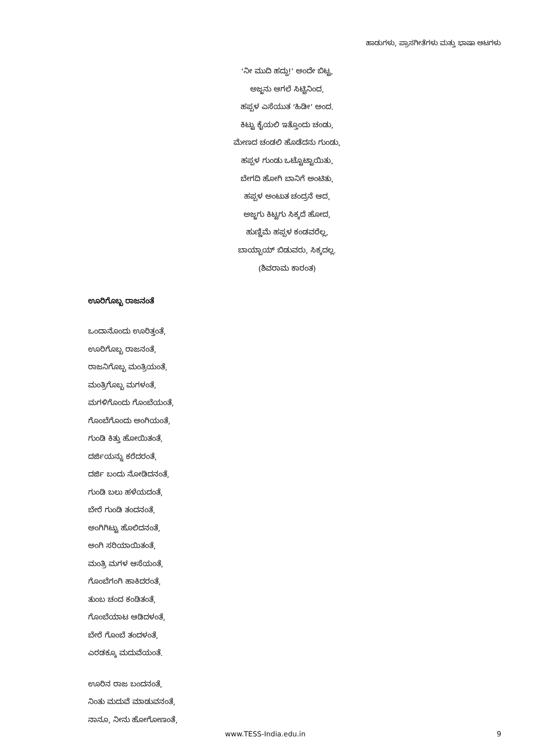ಹಾಡುಗಳು, ಪ್ರಾಸಗೀತೆಗಳು ಮತ್ತು ಭಾಷಾ ಆಟಗಳು
‘ನೀ ಮುದಿ ಹದ್ದು!’ ಅಂದೇ ಬಿಟ್ಟ,
ಅಜ್ಜನು ಆಗಲೆ ಸಿಟ್ಟಿನಿಂದ,
ಹಪ್ಪಳ ಎಸೆಯುತ ‘ಹಿಡೀ’ ಅಂದ.
ಕಿಟ್ಟು ಕೈಯಲಿ ಇತ್ತೊಂದು ಚಂಡು,
ಮೇಣದ ಚಂಡಲಿ ಹೊಡೆದನು ಗುಂಡು,
ಹಪ್ಪಳ ಗುಂಡು ಒಟ್ಟೊಟ್ಟಾಯಿತು,
ಬೇಗದಿ ಹೋಗಿ ಬಾನಿಗೆ ಅಂಟಿತು,
ಹಪ್ಪಳ ಅಂಟುತ ಚಂದ್ರನೆ ಆದ,
ಅಜ್ಜಗು ಕಿಟ್ಟಗು ಸಿಕ್ಕದೆ ಹೋದ,
ಹುಣ್ಣಿಮೆ ಹಪ್ಪಳ ಕಂಡವರೆಲ್ಲ,
ಬಾಯ್ಬಾಯ್ ಬಿಡುವರು, ಸಿಕ್ಕದಲ್ಲ.
(ಶಿವರಾಮ ಕಾರಂತ)
ಊರಿಗೊಬ್ಬ ರಾಜನಂತೆ
ಒಂದಾನೊಂದು ಊರಿತ್ತಂತೆ,
ಊರಿಗೊಬ್ಬ ರಾಜನಂತೆ,
ರಾಜನಿಗೊಬ್ಬ ಮಂತ್ರಿಯಂತೆ,
ಮಂತ್ರಿಗೊಬ್ಬ ಮಗಳಂತೆ,
ಮಗಳಿಗೊಂದು ಗೊಂಬೆಯಂತೆ,
ಗೊಂಬೆಗೊಂದು ಅಂಗಿಯಂತೆ,
ಗುಂಡಿ ಕಿತ್ತು ಹೋಯಿತಂತೆ,
ದರ್ಜಿಯನ್ನು ಕರೆದರಂತೆ,
ದರ್ಜಿ ಬಂದು ನೋಡಿದನಂತೆ,
ಗುಂಡಿ ಬಲು ಹಳೆಯದಂತೆ,
ಬೇರೆ ಗುಂಡಿ ತಂದನಂತೆ,
ಅಂಗಿಗಿಟ್ಟು ಹೊಲಿದನಂತೆ,
ಅಂಗಿ ಸರಿಯಾಯಿತಂತೆ,
ಮಂತ್ರಿ ಮಗಳ ಆಸೆಯಂತೆ,
ಗೊಂಬೆಗಂಗಿ ಹಾಕಿದರಂತೆ,
ತುಂಬ ಚಂದ ಕಂಡಿತಂತೆ,
ಗೊಂಬೆಯಾಟ ಆಡಿದಳಂತೆ,
ಬೇರೆ ಗೊಂಬೆ ತಂದಳಂತೆ,
ಎರಡಕ್ಕೂ ಮದುವೆಯಂತೆ.
ಊರಿನ ರಾಜ ಬಂದನಂತೆ,
ನಿಂತು ಮದುವೆ ಮಾಡುವನಂತೆ,
ನಾನೂ, ನೀನು ಹೋಗೋಣಂತೆ,
www.TESS-India.edu.in 9